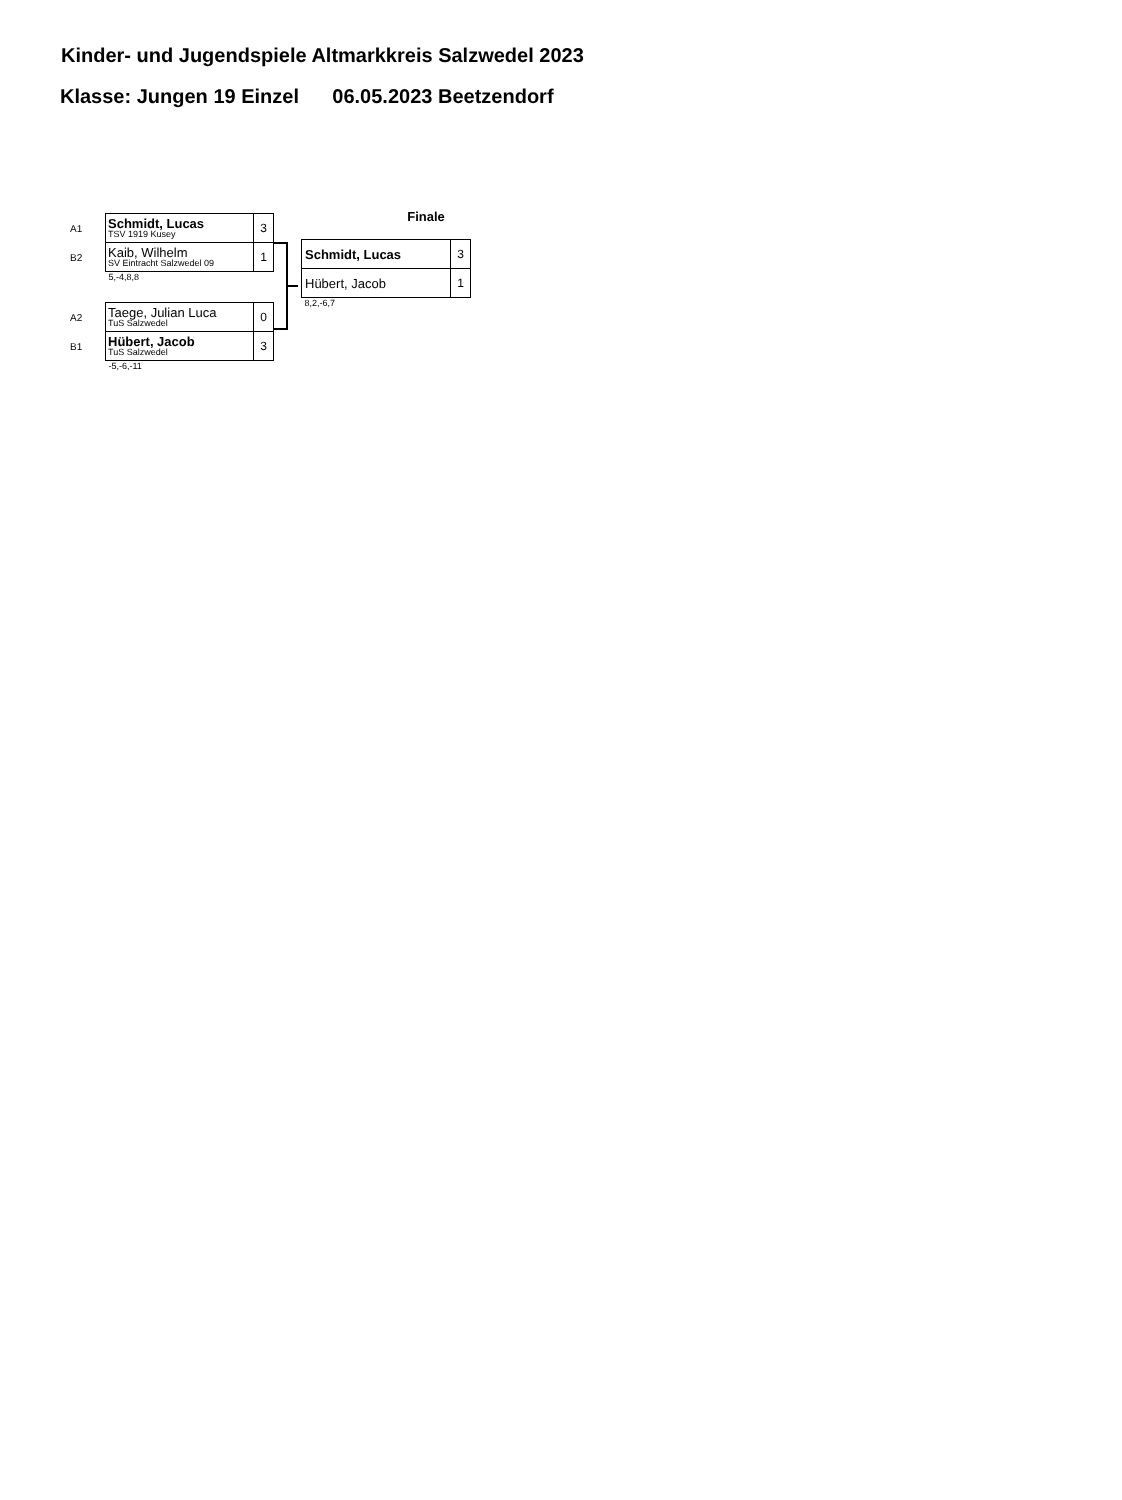Kinder- und Jugendspiele Altmarkkreis Salzwedel 2023
Klasse: Jungen 19 Einzel 06.05.2023 Beetzendorf
| A1 | Schmidt, Lucas TSV 1919 Kusey | 3 |
| B2 | Kaib, Wilhelm SV Eintracht Salzwedel 09 | 1 |
| | 5,-4,8,8 | |
| A2 | Taege, Julian Luca TuS Salzwedel | 0 |
| B1 | Hübert, Jacob TuS Salzwedel | 3 |
| | -5,-6,-11 | |
Finale
| Schmidt, Lucas | 3 |
| Hübert, Jacob | 1 |
| 8,2,-6,7 | |